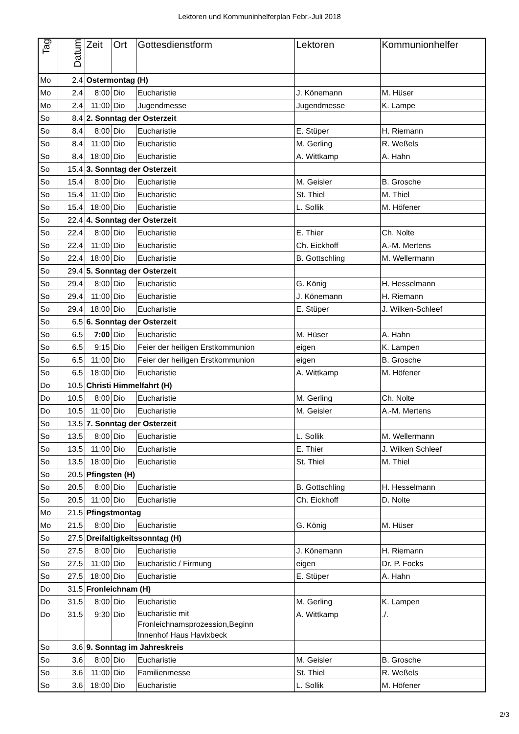Lektoren und Kommuninhelferplan Febr.-Juli 2018
| Tag | Datum | Zeit | Ort | Gottesdienstform | Lektoren | Kommunionhelfer |
| --- | --- | --- | --- | --- | --- | --- |
| Mo | 2.4 | Ostermontag (H) | | | | |
| Mo | 2.4 | 8:00 | Dio | Eucharistie | J. Könemann | M. Hüser |
| Mo | 2.4 | 11:00 | Dio | Jugendmesse | Jugendmesse | K. Lampe |
| So | 8.4 | 2. Sonntag der Osterzeit | | | | |
| So | 8.4 | 8:00 | Dio | Eucharistie | E. Stüper | H. Riemann |
| So | 8.4 | 11:00 | Dio | Eucharistie | M. Gerling | R. Weßels |
| So | 8.4 | 18:00 | Dio | Eucharistie | A. Wittkamp | A. Hahn |
| So | 15.4 | 3. Sonntag der Osterzeit | | | | |
| So | 15.4 | 8:00 | Dio | Eucharistie | M. Geisler | B. Grosche |
| So | 15.4 | 11:00 | Dio | Eucharistie | St. Thiel | M. Thiel |
| So | 15.4 | 18:00 | Dio | Eucharistie | L. Sollik | M. Höfener |
| So | 22.4 | 4. Sonntag der Osterzeit | | | | |
| So | 22.4 | 8:00 | Dio | Eucharistie | E. Thier | Ch. Nolte |
| So | 22.4 | 11:00 | Dio | Eucharistie | Ch. Eickhoff | A.-M. Mertens |
| So | 22.4 | 18:00 | Dio | Eucharistie | B. Gottschling | M. Wellermann |
| So | 29.4 | 5. Sonntag der Osterzeit | | | | |
| So | 29.4 | 8:00 | Dio | Eucharistie | G. König | H. Hesselmann |
| So | 29.4 | 11:00 | Dio | Eucharistie | J. Könemann | H. Riemann |
| So | 29.4 | 18:00 | Dio | Eucharistie | E. Stüper | J. Wilken-Schleef |
| So | 6.5 | 6. Sonntag der Osterzeit | | | | |
| So | 6.5 | 7:00 | Dio | Eucharistie | M. Hüser | A. Hahn |
| So | 6.5 | 9:15 | Dio | Feier der heiligen Erstkommunion | eigen | K. Lampen |
| So | 6.5 | 11:00 | Dio | Feier der heiligen Erstkommunion | eigen | B. Grosche |
| So | 6.5 | 18:00 | Dio | Eucharistie | A. Wittkamp | M. Höfener |
| Do | 10.5 | Christi Himmelfahrt (H) | | | | |
| Do | 10.5 | 8:00 | Dio | Eucharistie | M. Gerling | Ch. Nolte |
| Do | 10.5 | 11:00 | Dio | Eucharistie | M. Geisler | A.-M. Mertens |
| So | 13.5 | 7. Sonntag der Osterzeit | | | | |
| So | 13.5 | 8:00 | Dio | Eucharistie | L. Sollik | M. Wellermann |
| So | 13.5 | 11:00 | Dio | Eucharistie | E. Thier | J. Wilken Schleef |
| So | 13.5 | 18:00 | Dio | Eucharistie | St. Thiel | M. Thiel |
| So | 20.5 | Pfingsten (H) | | | | |
| So | 20.5 | 8:00 | Dio | Eucharistie | B. Gottschling | H. Hesselmann |
| So | 20.5 | 11:00 | Dio | Eucharistie | Ch. Eickhoff | D. Nolte |
| Mo | 21.5 | Pfingstmontag | | | | |
| Mo | 21.5 | 8:00 | Dio | Eucharistie | G. König | M. Hüser |
| So | 27.5 | Dreifaltigkeitssonntag (H) | | | | |
| So | 27.5 | 8:00 | Dio | Eucharistie | J. Könemann | H. Riemann |
| So | 27.5 | 11:00 | Dio | Eucharistie / Firmung | eigen | Dr. P. Focks |
| So | 27.5 | 18:00 | Dio | Eucharistie | E. Stüper | A. Hahn |
| Do | 31.5 | Fronleichnam (H) | | | | |
| Do | 31.5 | 8:00 | Dio | Eucharistie | M. Gerling | K. Lampen |
| Do | 31.5 | 9:30 | Dio | Eucharistie mit Fronleichnamsprozession,Beginn Innenhof Haus Havixbeck | A. Wittkamp | ./. |
| So | 3.6 | 9. Sonntag im Jahreskreis | | | | |
| So | 3.6 | 8:00 | Dio | Eucharistie | M. Geisler | B. Grosche |
| So | 3.6 | 11:00 | Dio | Familienmesse | St. Thiel | R. Weßels |
| So | 3.6 | 18:00 | Dio | Eucharistie | L. Sollik | M. Höfener |
2/3